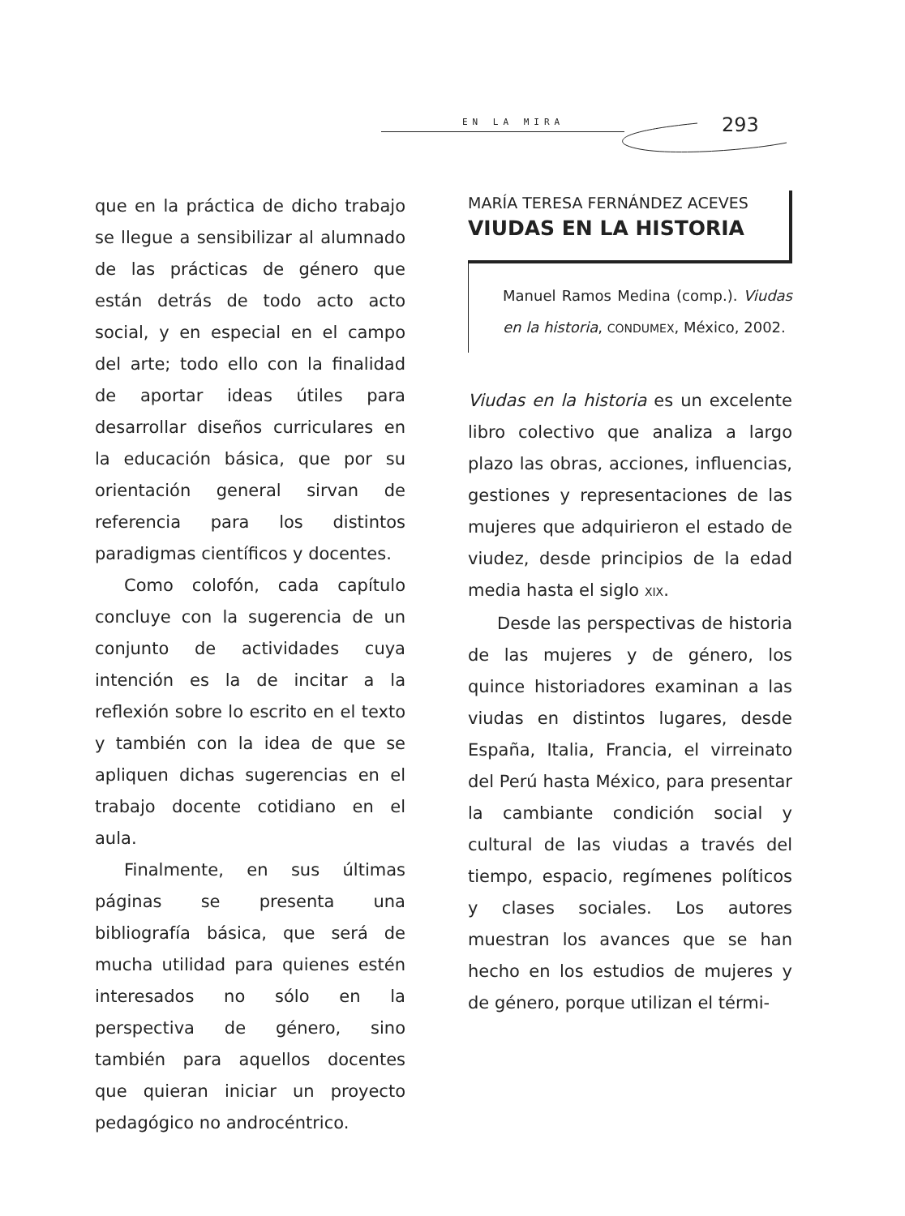EN LA MIRA 293
que en la práctica de dicho trabajo se llegue a sensibilizar al alumnado de las prácticas de género que están detrás de todo acto acto social, y en especial en el campo del arte; todo ello con la finalidad de aportar ideas útiles para desarrollar diseños curriculares en la educación básica, que por su orientación general sirvan de referencia para los distintos paradigmas científicos y docentes.
Como colofón, cada capítulo concluye con la sugerencia de un conjunto de actividades cuya intención es la de incitar a la reflexión sobre lo escrito en el texto y también con la idea de que se apliquen dichas sugerencias en el trabajo docente cotidiano en el aula.
Finalmente, en sus últimas páginas se presenta una bibliografía básica, que será de mucha utilidad para quienes estén interesados no sólo en la perspectiva de género, sino también para aquellos docentes que quieran iniciar un proyecto pedagógico no androcéntrico.
MARÍA TERESA FERNÁNDEZ ACEVES
VIUDAS EN LA HISTORIA
Manuel Ramos Medina (comp.). Viudas en la historia, CONDUMEX, México, 2002.
Viudas en la historia es un excelente libro colectivo que analiza a largo plazo las obras, acciones, influencias, gestiones y representaciones de las mujeres que adquirieron el estado de viudez, desde principios de la edad media hasta el siglo XIX.
Desde las perspectivas de historia de las mujeres y de género, los quince historiadores examinan a las viudas en distintos lugares, desde España, Italia, Francia, el virreinato del Perú hasta México, para presentar la cambiante condición social y cultural de las viudas a través del tiempo, espacio, regímenes políticos y clases sociales. Los autores muestran los avances que se han hecho en los estudios de mujeres y de género, porque utilizan el térmi-